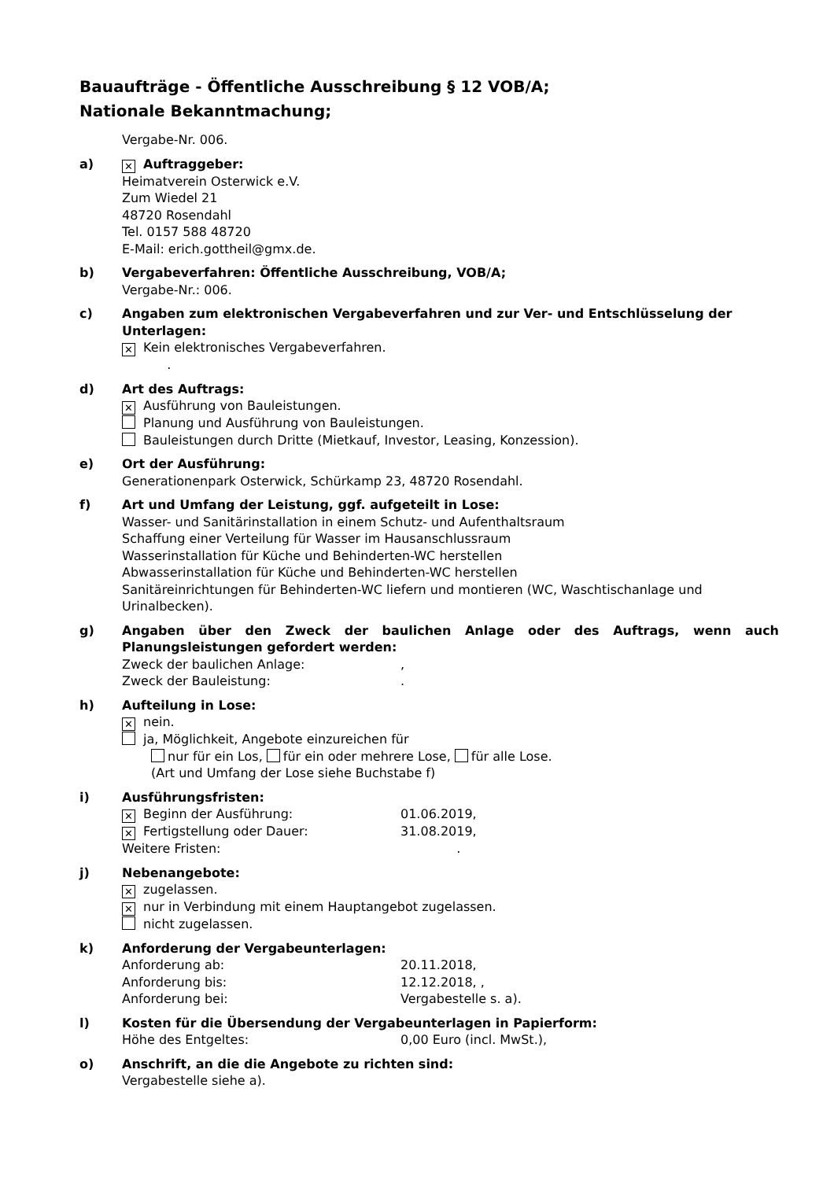Bauaufträge - Öffentliche Ausschreibung § 12 VOB/A;
Nationale Bekanntmachung;
Vergabe-Nr. 006.
a)
✕ Auftraggeber:
Heimatverein Osterwick e.V.
Zum Wiedel 21
48720 Rosendahl
Tel. 0157 588 48720
E-Mail: erich.gottheil@gmx.de.
b) Vergabeverfahren: Öffentliche Ausschreibung, VOB/A;
Vergabe-Nr.: 006.
c) Angaben zum elektronischen Vergabeverfahren und zur Ver- und Entschlüsselung der Unterlagen:
✕ Kein elektronisches Vergabeverfahren.
.
d) Art des Auftrags:
✕ Ausführung von Bauleistungen.
Planung und Ausführung von Bauleistungen.
Bauleistungen durch Dritte (Mietkauf, Investor, Leasing, Konzession).
e) Ort der Ausführung:
Generationenpark Osterwick, Schürkamp 23, 48720 Rosendahl.
f) Art und Umfang der Leistung, ggf. aufgeteilt in Lose:
Wasser- und Sanitärinstallation in einem Schutz- und Aufenthaltsraum
Schaffung einer Verteilung für Wasser im Hausanschlussraum
Wasserinstallation für Küche und Behinderten-WC herstellen
Abwasserinstallation für Küche und Behinderten-WC herstellen
Sanitäreinrichtungen für Behinderten-WC liefern und montieren (WC, Waschtischanlage und Urinalbecken).
g) Angaben über den Zweck der baulichen Anlage oder des Auftrags, wenn auch Planungsleistungen gefordert werden:
Zweck der baulichen Anlage:,
Zweck der Bauleistung:.
h) Aufteilung in Lose:
✕ nein.
ja, Möglichkeit, Angebote einzureichen für
nur für ein Los, für ein oder mehrere Lose, für alle Lose.
(Art und Umfang der Lose siehe Buchstabe f)
i) Ausführungsfristen:
✕ Beginn der Ausführung: 01.06.2019,
✕ Fertigstellung oder Dauer: 31.08.2019,
Weitere Fristen: .
j) Nebenangebote:
✕ zugelassen.
✕ nur in Verbindung mit einem Hauptangebot zugelassen.
nicht zugelassen.
k) Anforderung der Vergabeunterlagen:
Anforderung ab: 20.11.2018,
Anforderung bis: 12.12.2018, ,
Anforderung bei: Vergabestelle s. a).
l) Kosten für die Übersendung der Vergabeunterlagen in Papierform:
Höhe des Entgeltes: 0,00 Euro (incl. MwSt.),
o) Anschrift, an die die Angebote zu richten sind:
Vergabestelle siehe a).